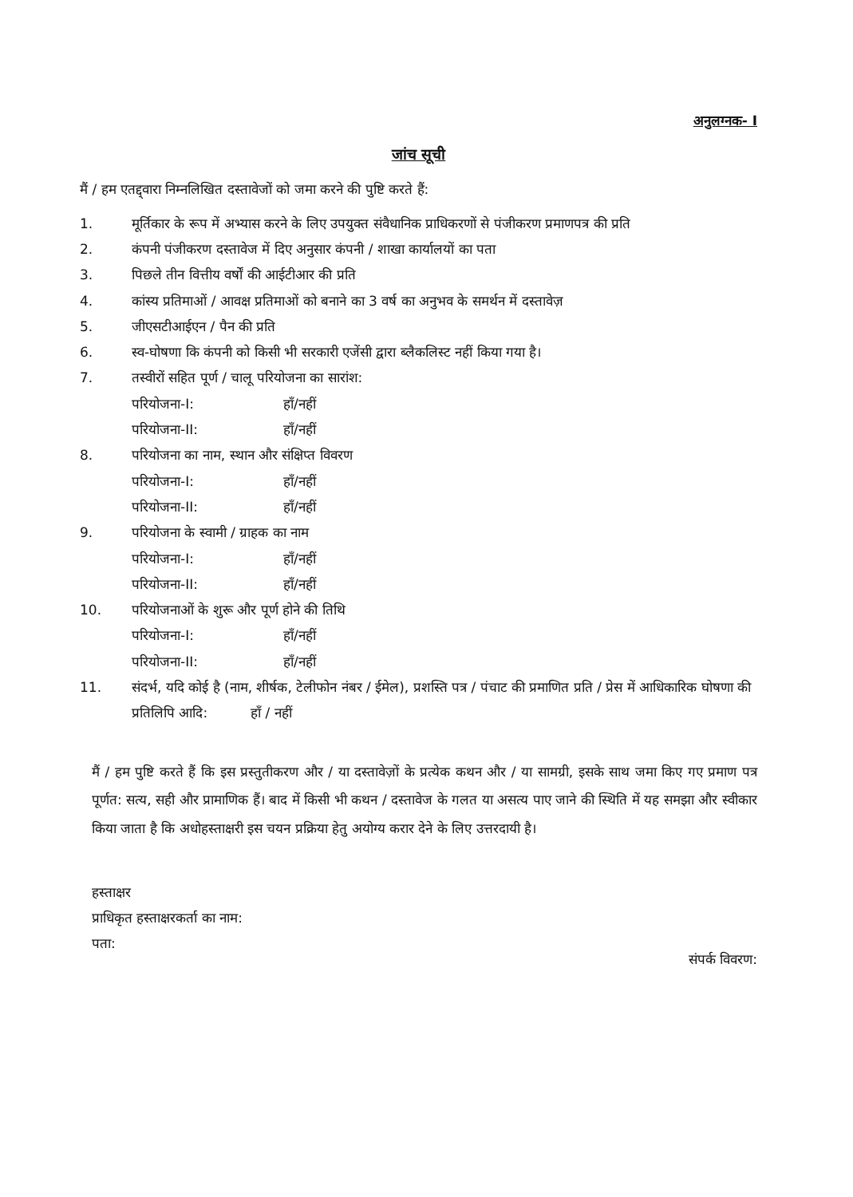अनुलग्नक- I
जांच सूची
मैं / हम एतद्द्वारा निम्नलिखित दस्तावेजों को जमा करने की पुष्टि करते हैं:
1. मूर्तिकार के रूप में अभ्यास करने के लिए उपयुक्त संवैधानिक प्राधिकरणों से पंजीकरण प्रमाणपत्र की प्रति
2. कंपनी पंजीकरण दस्तावेज में दिए अनुसार कंपनी / शाखा कार्यालयों का पता
3. पिछले तीन वित्तीय वर्षों की आईटीआर की प्रति
4. कांस्य प्रतिमाओं / आवक्ष प्रतिमाओं को बनाने का 3 वर्ष का अनुभव के समर्थन में दस्तावेज़
5. जीएसटीआईएन / पैन की प्रति
6. स्व-घोषणा कि कंपनी को किसी भी सरकारी एजेंसी द्वारा ब्लैकलिस्ट नहीं किया गया है।
7. तस्वीरों सहित पूर्ण / चालू परियोजना का सारांश:
परियोजना-I: हाँ/नहीं
परियोजना-II: हाँ/नहीं
8. परियोजना का नाम, स्थान और संक्षिप्त विवरण
परियोजना-I: हाँ/नहीं
परियोजना-II: हाँ/नहीं
9. परियोजना के स्वामी / ग्राहक का नाम
परियोजना-I: हाँ/नहीं
परियोजना-II: हाँ/नहीं
10. परियोजनाओं के शुरू और पूर्ण होने की तिथि
परियोजना-I: हाँ/नहीं
परियोजना-II: हाँ/नहीं
11. संदर्भ, यदि कोई है (नाम, शीर्षक, टेलीफोन नंबर / ईमेल), प्रशस्ति पत्र / पंचाट की प्रमाणित प्रति / प्रेस में आधिकारिक घोषणा की प्रतिलिपि आदि: हाँ / नहीं
मैं / हम पुष्टि करते हैं कि इस प्रस्तुतीकरण और / या दस्तावेज़ों के प्रत्येक कथन और / या सामग्री, इसके साथ जमा किए गए प्रमाण पत्र पूर्णत: सत्य, सही और प्रामाणिक हैं। बाद में किसी भी कथन / दस्तावेज के गलत या असत्य पाए जाने की स्थिति में यह समझा और स्वीकार किया जाता है कि अधोहस्ताक्षरी इस चयन प्रक्रिया हेतु अयोग्य करार देने के लिए उत्तरदायी है।
हस्ताक्षर
प्राधिकृत हस्ताक्षरकर्ता का नाम:
पता:
संपर्क विवरण: